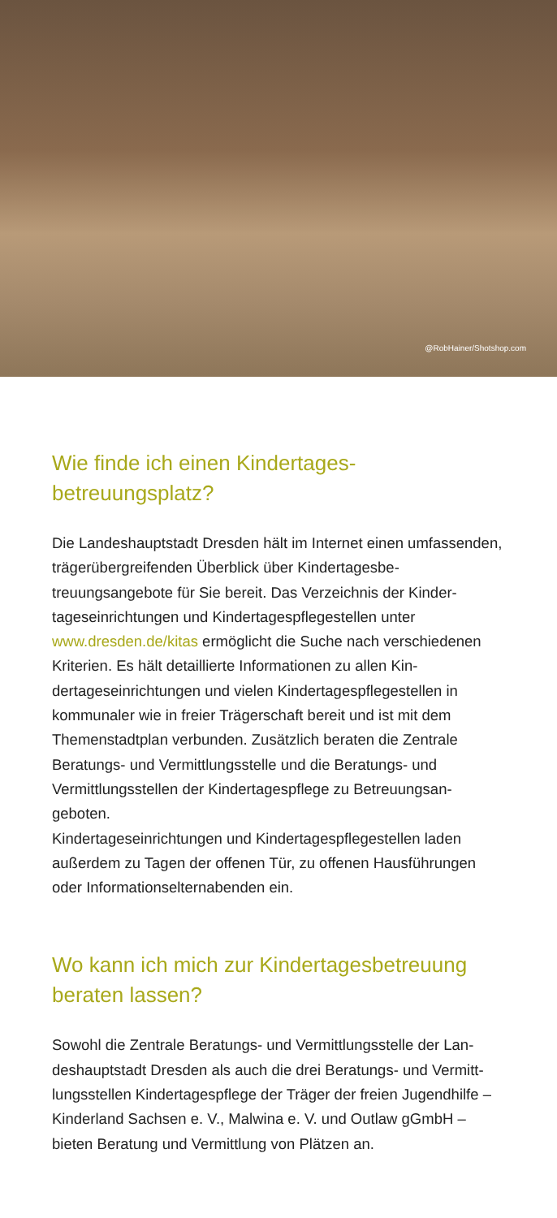@RobHainer/Shotshop.com
Wie finde ich einen Kindertages-
betreuungsplatz?
Die Landeshauptstadt Dresden hält im Internet einen umfas­senden, trägerübergreifenden Überblick über Kindertagesbe­treuungsangebote für Sie bereit. Das Verzeichnis der Kinder­tageseinrichtungen und Kindertagespflegestellen unter www.dresden.de/kitas ermöglicht die Suche nach verschiede­nen Kriterien. Es hält detaillierte Informationen zu allen Kin­dertageseinrichtungen und vielen Kindertagespflegestellen in kommunaler wie in freier Trägerschaft bereit und ist mit dem Themenstadtplan verbunden. Zusätzlich beraten die Zentrale Beratungs- und Vermittlungsstelle und die Beratungs- und Vermittlungsstellen der Kindertagespflege zu Betreuungsan­geboten.
Kindertageseinrichtungen und Kindertagespflegestellen laden außerdem zu Tagen der offenen Tür, zu offenen Hausführun­gen oder Informationselternabenden ein.
Wo kann ich mich zur Kindertagesbetreuung
beraten lassen?
Sowohl die Zentrale Beratungs- und Vermittlungsstelle der Lan­deshauptstadt Dresden als auch die drei Beratungs- und Vermitt­lungsstellen Kindertagespflege der Träger der freien Jugendhilfe – Kinderland Sachsen e. V., Malwina e. V. und Outlaw gGmbH – bieten Beratung und Vermittlung von Plätzen an.